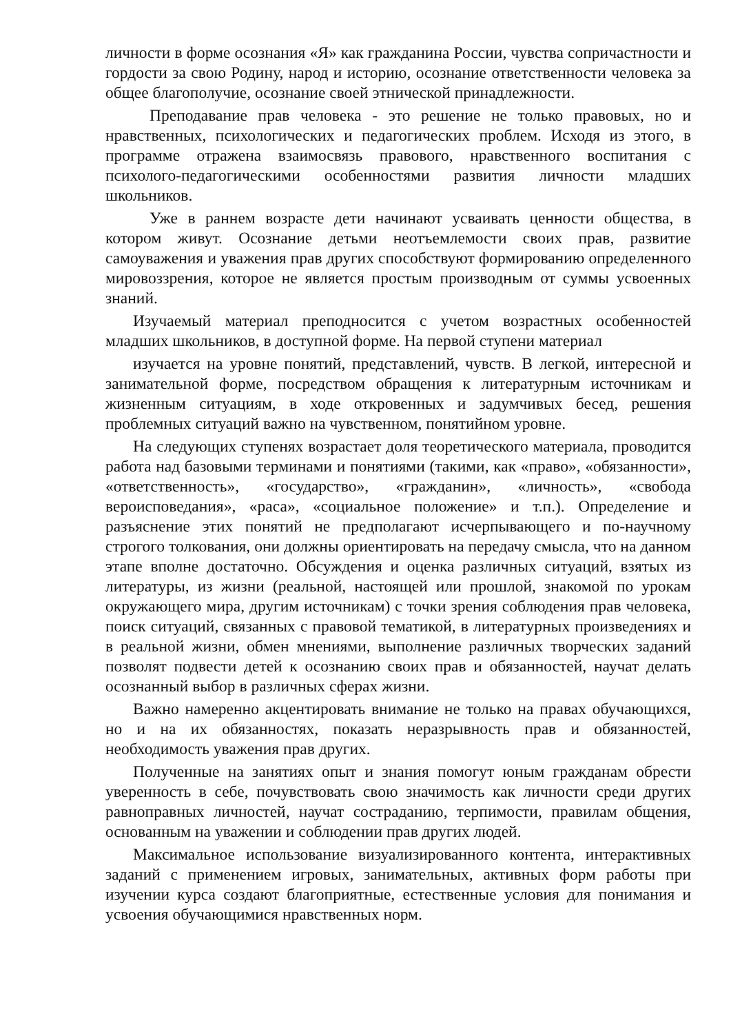личности в форме осознания «Я» как гражданина России, чувства сопричастности и гордости за свою Родину, народ и историю, осознание ответственности человека за общее благополучие, осознание своей этнической принадлежности.
Преподавание прав человека - это решение не только правовых, но и нравственных, психологических и педагогических проблем. Исходя из этого, в программе отражена взаимосвязь правового, нравственного воспитания с психолого-педагогическими особенностями развития личности младших школьников.
Уже в раннем возрасте дети начинают усваивать ценности общества, в котором живут. Осознание детьми неотъемлемости своих прав, развитие самоуважения и уважения прав других способствуют формированию определенного мировоззрения, которое не является простым производным от суммы усвоенных знаний.
Изучаемый материал преподносится с учетом возрастных особенностей младших школьников, в доступной форме. На первой ступени материал
изучается на уровне понятий, представлений, чувств. В легкой, интересной и занимательной форме, посредством обращения к литературным источникам и жизненным ситуациям, в ходе откровенных и задумчивых бесед, решения проблемных ситуаций важно на чувственном, понятийном уровне.
На следующих ступенях возрастает доля теоретического материала, проводится работа над базовыми терминами и понятиями (такими, как «право», «обязанности», «ответственность», «государство», «гражданин», «личность», «свобода вероисповедания», «раса», «социальное положение» и т.п.). Определение и разъяснение этих понятий не предполагают исчерпывающего и по-научному строгого толкования, они должны ориентировать на передачу смысла, что на данном этапе вполне достаточно. Обсуждения и оценка различных ситуаций, взятых из литературы, из жизни (реальной, настоящей или прошлой, знакомой по урокам окружающего мира, другим источникам) с точки зрения соблюдения прав человека, поиск ситуаций, связанных с правовой тематикой, в литературных произведениях и в реальной жизни, обмен мнениями, выполнение различных творческих заданий позволят подвести детей к осознанию своих прав и обязанностей, научат делать осознанный выбор в различных сферах жизни.
Важно намеренно акцентировать внимание не только на правах обучающихся, но и на их обязанностях, показать неразрывность прав и обязанностей, необходимость уважения прав других.
Полученные на занятиях опыт и знания помогут юным гражданам обрести уверенность в себе, почувствовать свою значимость как личности среди других равноправных личностей, научат состраданию, терпимости, правилам общения, основанным на уважении и соблюдении прав других людей.
Максимальное использование визуализированного контента, интерактивных заданий с применением игровых, занимательных, активных форм работы при изучении курса создают благоприятные, естественные условия для понимания и усвоения обучающимися нравственных норм.